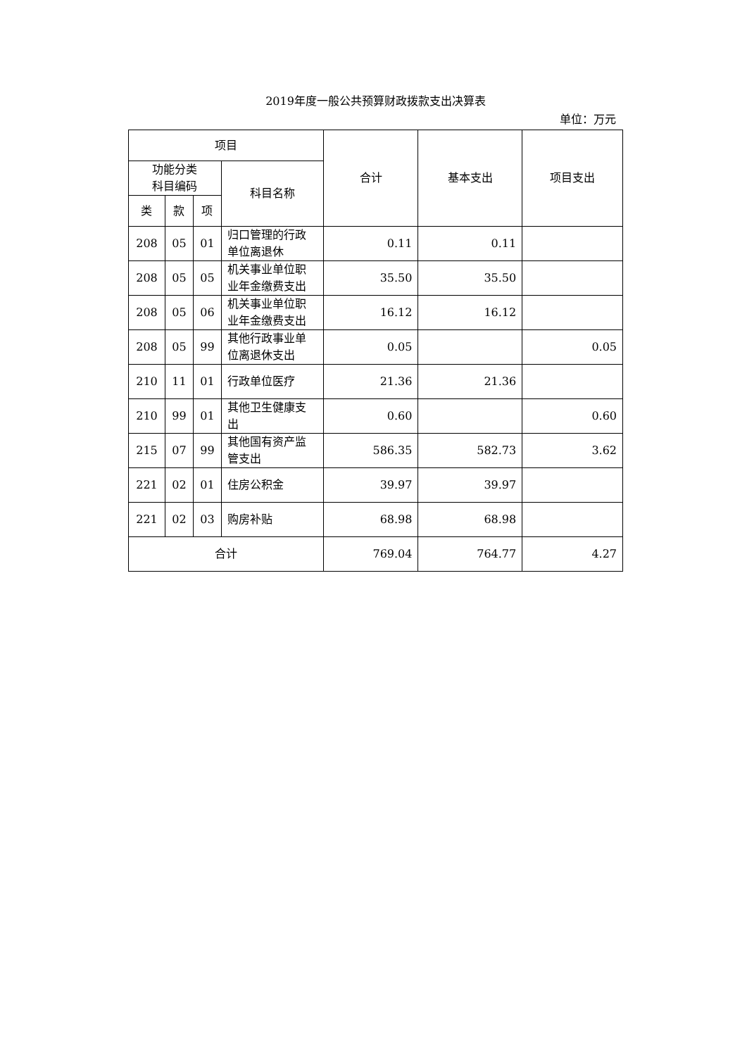2019年度一般公共预算财政拨款支出决算表
单位：万元
| 项目 | | | | 合计 | 基本支出 | 项目支出 |
| --- | --- | --- | --- | --- | --- | --- |
| 功能分类 科目编码 | | | 科目名称 | | | |
| 类 | 款 | 项 | | | | |
| 208 | 05 | 01 | 归口管理的行政单位离退休 | 0.11 | 0.11 | |
| 208 | 05 | 05 | 机关事业单位职业年金缴费支出 | 35.50 | 35.50 | |
| 208 | 05 | 06 | 机关事业单位职业年金缴费支出 | 16.12 | 16.12 | |
| 208 | 05 | 99 | 其他行政事业单位离退休支出 | 0.05 | | 0.05 |
| 210 | 11 | 01 | 行政单位医疗 | 21.36 | 21.36 | |
| 210 | 99 | 01 | 其他卫生健康支出 | 0.60 | | 0.60 |
| 215 | 07 | 99 | 其他国有资产监管支出 | 586.35 | 582.73 | 3.62 |
| 221 | 02 | 01 | 住房公积金 | 39.97 | 39.97 | |
| 221 | 02 | 03 | 购房补贴 | 68.98 | 68.98 | |
| 合计 | | | | 769.04 | 764.77 | 4.27 |